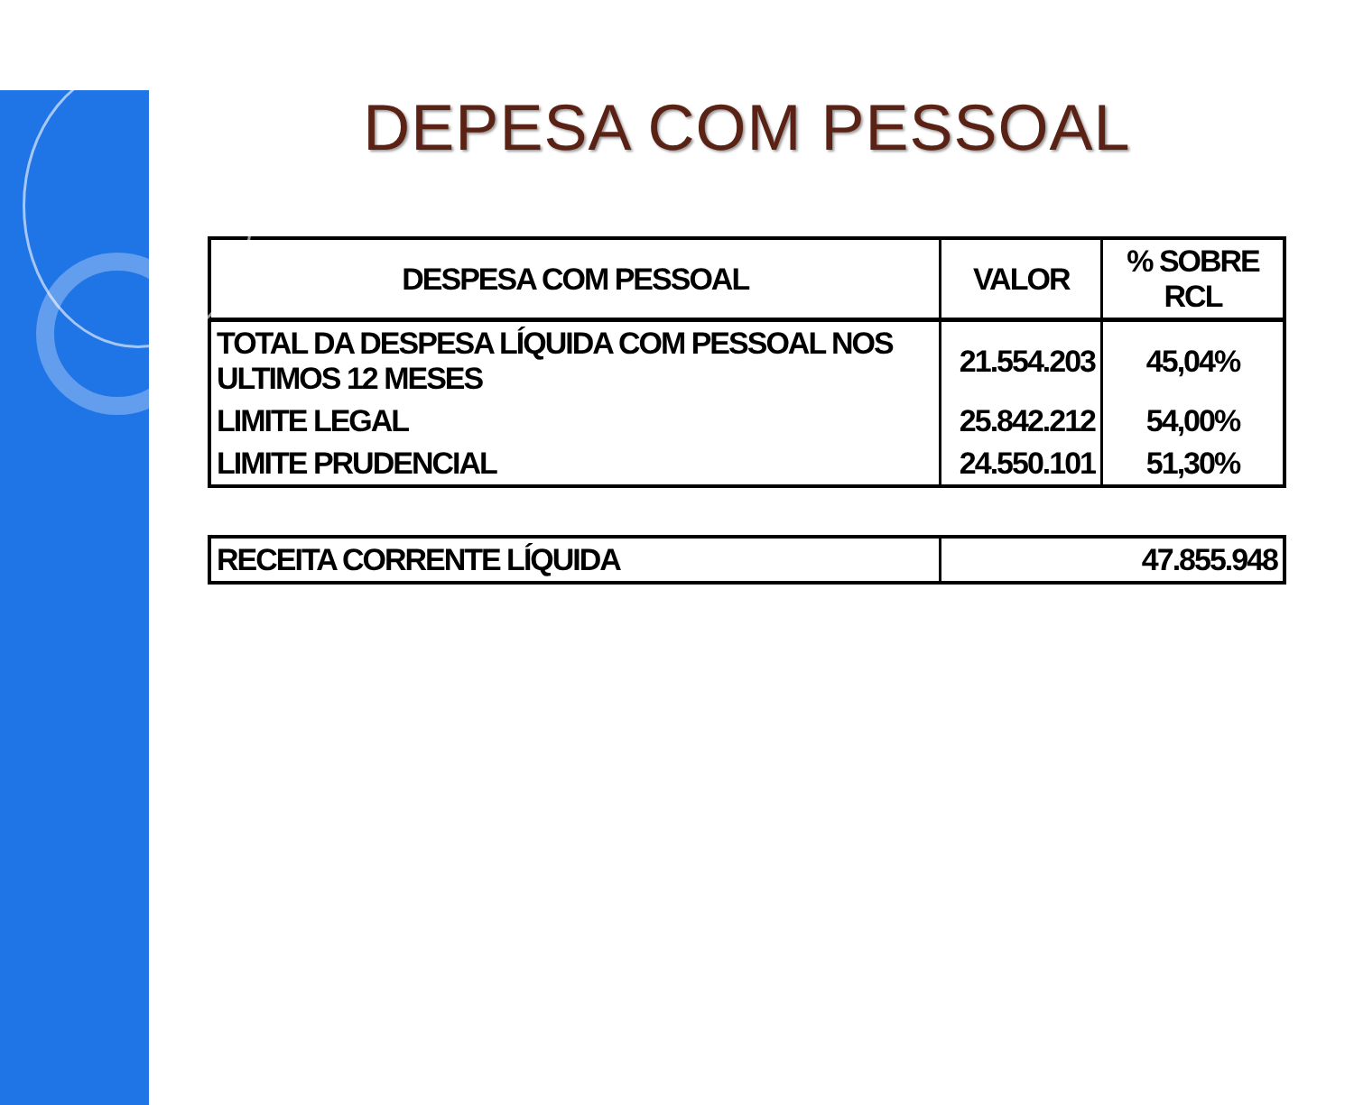DEPESA COM PESSOAL
| DESPESA COM PESSOAL | VALOR | % SOBRE RCL |
| --- | --- | --- |
| TOTAL DA DESPESA LÍQUIDA COM PESSOAL NOS ULTIMOS 12 MESES | 21.554.203 | 45,04% |
| LIMITE LEGAL | 25.842.212 | 54,00% |
| LIMITE PRUDENCIAL | 24.550.101 | 51,30% |
| RECEITA CORRENTE LÍQUIDA | 47.855.948 |